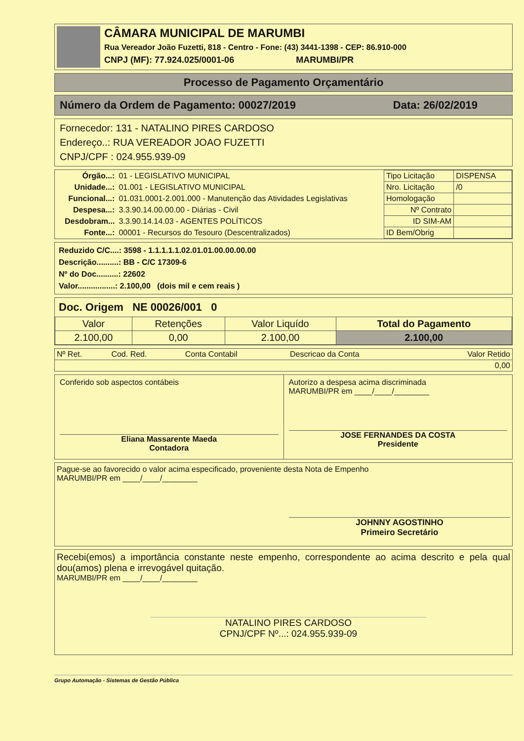CÂMARA MUNICIPAL DE MARUMBI
Rua Vereador João Fuzetti, 818 - Centro - Fone: (43) 3441-1398 - CEP: 86.910-000
CNPJ (MF): 77.924.025/0001-06 MARUMBI/PR
Processo de Pagamento Orçamentário
Número da Ordem de Pagamento: 00027/2019 Data: 26/02/2019
Fornecedor: 131 - NATALINO PIRES CARDOSO
Endereço..: RUA VEREADOR JOAO FUZETTI
CNPJ/CPF : 024.955.939-09
| Órgão...: | 01 - LEGISLATIVO MUNICIPAL |
| Unidade...: | 01.001 - LEGISLATIVO MUNICIPAL |
| Funcional...: | 01.031.0001-2.001.000 - Manutenção das Atividades Legislativas |
| Despesa...: | 3.3.90.14.00.00.00 - Diárias - Civil |
| Desdobram... | 3.3.90.14.14.03 - AGENTES POLÍTICOS |
| Fonte...: | 00001 - Recursos do Tesouro (Descentralizados) |
| Tipo Licitação | DISPENSA |
| Nro. Licitação | /0 |
| Homologação | |
| Nº Contrato | |
| ID SIM-AM | |
| ID Bem/Obrig | |
Reduzido C/C....: 3598 - 1.1.1.1.1.02.01.01.00.00.00.00
Descrição..........: BB - C/C 17309-6
Nº do Doc..........: 22602
Valor.................: 2.100,00 (dois mil e cem reais )
Doc. Origem NE 00026/001 0
| Valor | Retenções | Valor Liquído | Total do Pagamento |
| 2.100,00 | 0,00 | 2.100,00 | 2.100,00 |
| Nº Ret. | Cod. Red. | Conta Contabil | Descricao da Conta | Valor Retido |
| 0,00 | | | | |
Conferido sob aspectos contábeis
Eliana Massarente Maeda
Contadora
Autorizo a despesa acima discriminada
MARUMBI/PR em ____/____/________
JOSE FERNANDES DA COSTA
Presidente
Pague-se ao favorecido o valor acima especificado, proveniente desta Nota de Empenho
MARUMBI/PR em ____/____/________
JOHNNY AGOSTINHO
Primeiro Secretário
Recebi(emos) a importância constante neste empenho, correspondente ao acima descrito e pela qual dou(amos) plena e irrevogável quitação.
MARUMBI/PR em ____/____/________
NATALINO PIRES CARDOSO
CPNJ/CPF Nº...: 024.955.939-09
Grupo Automação - Sistemas de Gestão Pública